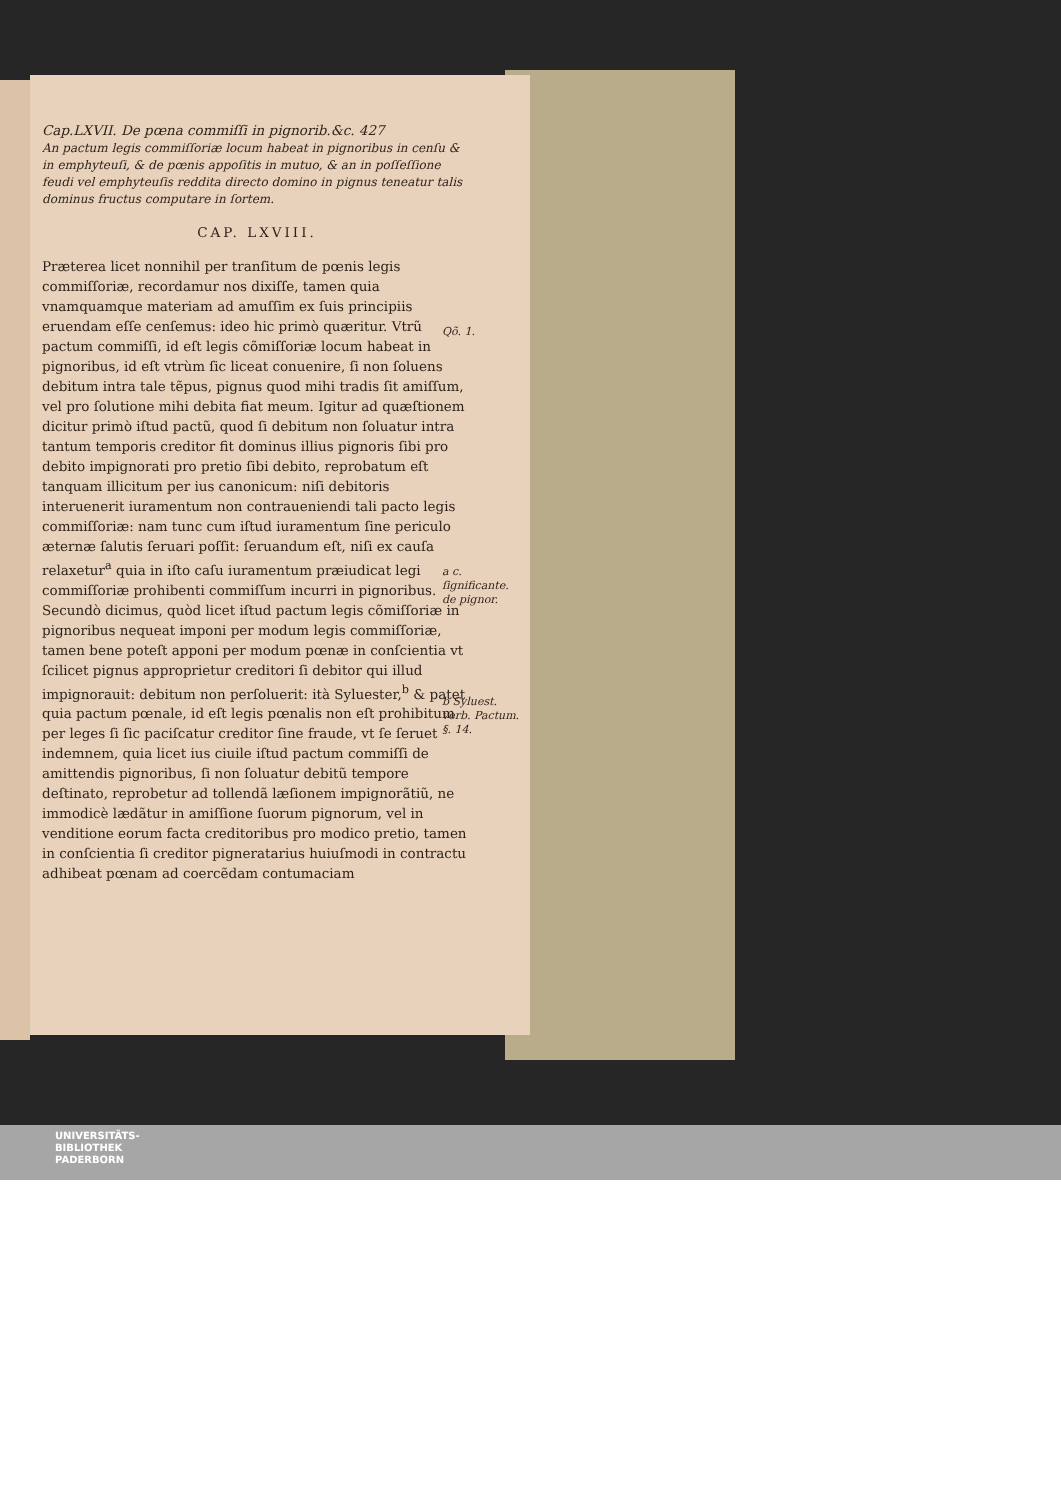Cap.LXVII. De pœna commiſſi in pignorib.&c. 427
An pactum legis commiſſoriæ locum habeat in pignoribus in cenſu & in emphyteuſi, & de pœnis appoſitis in mutuo, & an in poſſeſſione feudi vel emphyteuſis reddita directo domino in pignus teneatur talis dominus fructus computare in ſortem.
CAP. LXVIII.
Præterea licet nonnihil per tranſitum de pœnis legis commiſſoriæ, recordamur nos dixiſſe, tamen quia vnamquamque materiam ad amuſſim ex ſuis principiis eruendam eſſe cenſemus: ideo hic primò quæritur. Vtrũ pactum commiſſi, id eſt legis cõmiſſoriæ locum habeat in pignoribus, id eſt vtrùm ſic liceat conuenire, ſi non ſoluens debitum intra tale tẽpus, pignus quod mihi tradis ſit amiſſum, vel pro ſolutione mihi debita fiat meum. Igitur ad quæſtionem dicitur primò iſtud pactũ, quod ſi debitum non ſoluatur intra tantum temporis creditor fit dominus illius pignoris ſibi pro debito impignorati pro pretio ſibi debito, reprobatum eſt tanquam illicitum per ius canonicum: niſi debitoris interuenerit iuramentum non contraueniendi tali pacto legis commiſſoriæ: nam tunc cum iſtud iuramentum ſine periculo æternæ ſalutis ſeruari poſſit: ſeruandum eſt, niſi ex cauſa relaxetur<sup>a</sup> quia in iſto caſu iuramentum præiudicat legi commiſſoriæ prohibenti commiſſum incurri in pignoribus.
Secundò dicimus, quòd licet iſtud pactum legis cõmiſſoriæ in pignoribus nequeat imponi per modum legis commiſſoriæ, tamen bene poteſt apponi per modum pœnæ in conſcientia vt ſcilicet pignus approprietur creditori ſi debitor qui illud impignorauit: debitum non perſoluerit: ità Syluester,<sup>b</sup> & patet quia pactum pœnale, id eſt legis pœnalis non eſt prohibitum per leges ſi ſic paciſcatur creditor ſine fraude, vt ſe ſeruet indemnem, quia licet ius ciuile iſtud pactum commiſſi de amittendis pignoribus, ſi non ſoluatur debitũ tempore deſtinato, reprobetur ad tollendã læſionem impignorãtiũ, ne immodicè lædãtur in amiſſione ſuorum pignorum, vel in venditione eorum facta creditoribus pro modico pretio, tamen in conſcientia ſi creditor pigneratarius huiuſmodi in contractu adhibeat pœnam ad coercẽdam contumaciam
Qõ. 1.
a c. ſignificante. de pignor.
b Syluest. verb. Pactum. §. 14.
UNIVERSITÄTS-
BIBLIOTHEK
PADERBORN